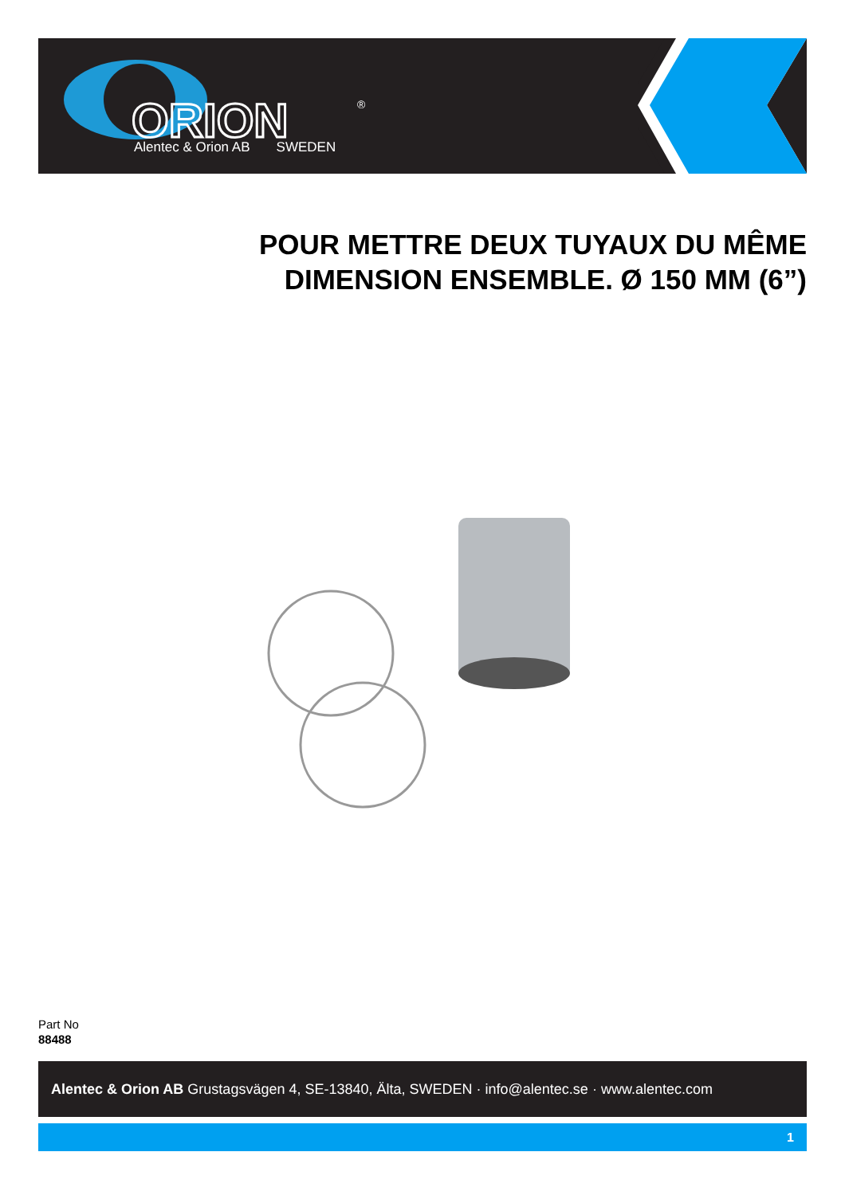ORION
®
Alentec & Orion AB SWEDEN
POUR METTRE DEUX TUYAUX DU MÊME DIMENSION ENSEMBLE. Ø 150 MM (6”)
Part No
88488
Alentec & Orion AB Grustagsvägen 4, SE-13840, Älta, SWEDEN · info@alentec.se · www.alentec.com
1